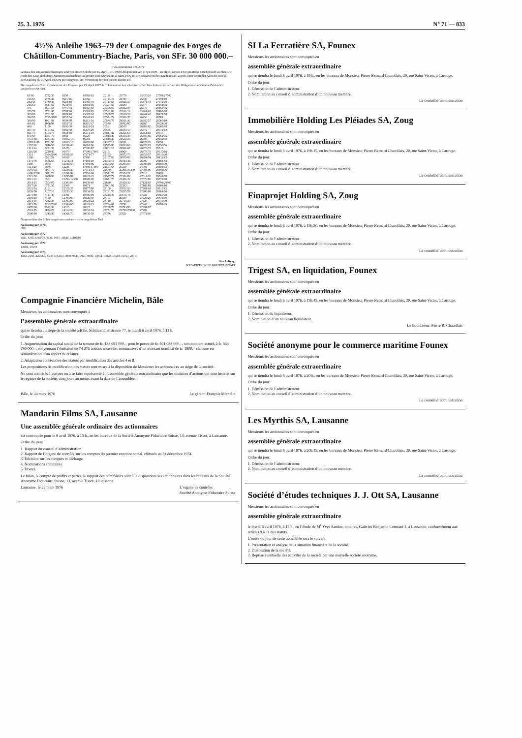25. 3. 1976 N° 71 — 833
4½% Anleihe 1963–79 der Compagnie des Forges de Châtillon-Commentry-Biache, Paris, von SFr. 30 000 000.–
(Valorennummer 476 267)
Gemäss den Emissionsbedingungen sind von dieser Anleihe per 15. April 1976 3000 Obligationen von je SFr. 1000.– zu tilgen, wovon 1750 am Markt zurückgekauft wurden. Die restlichen 1250 Titel, deren Nummern nachstehend aufgeführt sind, wurden am 8. März 1976 bei der Schweizerischen Kreditanstalt, Zürich, unter notarieller Aufsicht zwecks Rückzahlung ab 15. April 1976 zu pari ausgelost. Die Verzinsung hört mit diesem Datum auf.
Die ausgelosten Titel, versehen mit den Coupons per 15. April 1977 & ff. können bei den schweizerischen Geschäftsstellen der auf den Obligationen erwähnten Zahlstellen vorgewiesen werden.
| 62/66 | 2732/33 | 8250 | 14762/63 | 20111 | 23778 | 25825/26 | 27591/27600 |
| 163/65 | 2735/36 | 8611/16 | 14766 | 20113/19 | 23780 | 25830 | 27901/10 |
| 242/43 | 2739/40 | 8618/19 | 14769/70 | 20147/50 | 23821/27 | 25871/73 | 27911/20 |
| 246/50 | 3541/50 | 8633/35 | 14901/05 | 20451/53 | 23830 | 25877 | 28151/55 |
| 371 | 3661/68 | 8781/84 | 15065/69 | 20456/60 | 23832/40 | 25879 | 28463/66 |
| 373/79 | 3731/40 | 8788/90 | 15301/05 | 20561/66 | 23911/16 | 25961/63 | 28469/70 |
| 385/88 | 3781/90 | 8809/10 | 15307/10 | 20569/70 | 23918/20 | 26241/42 | 28471/80 |
| 392/93 | 3795/3800 | 9052/54 | 15841/45 | 20571/72 | 23931/35 | 26250 | 28501 |
| 398/99 | 4091/94 | 9098/99 | 16111/14 | 20574/77 | 24031/40 | 26256/57 | 28508/10 |
| 401/02 | 4096/98 | 9302/03 | 16116/17 | 20579 | 24092/97 | 26260 | 28621/30 |
| 404 | 4100 | 9306/09 | 16121/24 | 20581 | 24100 | 26283/85 | 28685/88 |
| 407/10 | 4161/62 | 9356/60 | 16127/29 | 20586 | 24103/10 | 26372 | 29011/12 |
| 861/70 | 4164/70 | 9852/58 | 16211/18 | 20841/42 | 24251/60 | 26561/68 | 29015 |
| 871/80 | 4361/70 | 9860 | 16220 | 20844/45 | 24334/38 | 26585/86 | 29062/65 |
| 1051/60 | 4431/40 | 10102/10 | 16281 | 20848/49 | 24621/25 | 26588 | 29242/50 |
| 1095/1100 | 4781/90 | 10203/10 | 16283/90 | 21307/10 | 24951 | 26725/29 | 29251 |
| 1157/60 | 5046/50 | 10331/40 | 16561/66 | 21575/80 | 24953/60 | 26826/29 | 29253/56 |
| 1211/14 | 5231/33 | 10476 | 17396/97 | 22001/10 | 24961/67 | 26872/73 | 29313 |
| 1216/20 | 5239/40 | 10479 | 17399/17400 | 22151 | 24969 | 26878/79 | 29315/16 |
| 1251 | 5394/5400 | 10951/57 | 17471/77 | 22153 | 24972/73 | 26953/57 | 29319/20 |
| 1260 | 5551/54 | 10959 | 17480 | 22157/60 | 24979/80 | 26991/94 | 29411/15 |
| 1471/78 | 5556/60 | 11211/18 | 17481/90 | 22404/10 | 25043/44 | 26996 | 29481/82 |
| 1480 | 5873 | 12049/50 | 17891/96 | 22563/65 | 25204/07 | 26998/99 | 29489/90 |
| 1611/20 | 5876 | 12231 | 17898/17900 | 22567/68 | 25210 | 27002 | 29491/92 |
| 1691/93 | 6061/70 | 12238/40 | 17911/13 | 22570 | 25291/25300 | 27004/06 | 29494/96 |
| 1696/1700 | 6071/72 | 12291/92 | 17951/60 | 22571/75 | 25324/27 | 27010 | 29499 |
| 1721/30 | 6078/80 | 12295/97 | 18621/23 | 22577/79 | 25381/82 | 27014/20 | 29741/50 |
| 2011/12 | 6501 | 12299/12300 | 18902/08 | 22671/78 | 25421/22 | 27076/80 | 29771/80 |
| 2014/15 | 6504/07 | 12303/06 | 19139/40 | 22680 | 25428/30 | 27131/40 | 29791/29800 |
| 2017/20 | 6721/30 | 12309 | 19171 | 23091/97 | 25583 | 27186/89 | 29801/10 |
| 2021/24 | 7101 | 12526/27 | 19177/80 | 23100 | 25651/53 | 27201/02 | 29811/15 |
| 2029/30 | 7107/10 | 12529/30 | 19334/35 | 23161/70 | 25655/59 | 27206/08 | 29861/66 |
| 2271/80 | 7141/45 | 12791 | 19395/98 | 23223/25 | 25671/74 | 27222 | 29869/70 |
| 2301/10 | 7150 | 12794/95 | 19436/38 | 23701 | 25680 | 27224/26 | 29871/80 |
| 2311/18 | 7232/38 | 12797/99 | 20021/22 | 23710 | 25719/20 | 27228 | 29911/20 |
| 2471/76 | 7293/7300 | 13364/65 | 20024/25 | 23764/67 | 25791 | 27243 | 29991/99 |
| 2478/80 | 7522/30 | 14315 | 20027 | 23769/70 | 25793/95 | 27291/97 | |
| 2591/95 | 8024/25 | 14319/20 | 20031/34 | 23771/73 | 25798/25800 | 27299 | |
| 2598/99 | 8245/46 | 14361/70 | 20038/39 | 23776 | 25821 | 27571/80 | |
Nummernliste der früher ausgelosten und noch nicht eingelösten Titel
Auslosung per 1971:
6821
Auslosung per 1972:
4811, 6765, 6769/70, 8136, 9007, 10630, 11102/03
Auslosung per 1973:
13991, 17673
Auslosung per 1974:
1432, 2158, 3259/60, 3300, 3751/53, 4090, 9846, 9921, 9996, 10004, 14020, 15510, 16013, 20719
Aus Auftrag:
SCHWEIZERISCHE KREDITANSTALT
Compagnie Financière Michelin, Bâle
Messieurs les actionnaires sont convoqués à
l’assemblée générale extraordinaire
qui se tiendra au siège de la société à Bâle, Schützenmattstrasse 77, le mardi 6 avril 1976, à 11 h.
Ordre du jour:
1. Augmentation du capital social de la somme de fr. 133 695 000.– pour le porter de fr. 401 085 000.–, son montant actuel, à fr. 534 780 000.–, moyennant l’émission de 74 275 actions nouvelles nominatives d’un montant nominal de fr. 1800.– chacune en rémunération d’un apport de créance.
2. Adaptation consécutive des statuts par modification des articles 4 et 8.
Les propositions de modification des statuts sont mises à la disposition de Messieurs les actionnaires au siège de la société.
Ne sont autorisés à assister ou à se faire représenter à l’assemblée générale extraordinaire que les titulaires d’actions qui sont inscrits sur le registre de la société, cinq jours au moins avant la date de l’assemblée.
Bâle, le 24 mars 1976 Le gérant: François Michelin
Mandarin Films SA, Lausanne
Une assemblée générale ordinaire des actionnaires
est convoquée pour le 9 avril 1976, à 15 h., en les bureaux de la Société Anonyme Fiduciaire Suisse, 13, avenue Tissot, à Lausanne.
Ordre du jour:
1. Rapport du conseil d’administration.
2. Rapport de l’organe de contrôle sur les comptes du premier exercice social, clôturés au 31 décembre 1974.
3. Décision sur les comptes et décharge.
4. Nominations statutaires.
5. Divers.
Le bilan, le compte de profits et pertes, le rapport des contrôleurs sont à la disposition des actionnaires dans les bureaux de la Société Anonyme Fiduciaire Suisse, 13, avenue Tissot, à Lausanne.
Lausanne, le 22 mars 1976 L’organe de contrôle:
Société Anonyme Fiduciaire Suisse
SI La Ferratière SA, Founex
Messieurs les actionnaires sont convoqués en
assemblée générale extraordinaire
qui se tiendra le lundi 5 avril 1976, à 19 h., en les bureaux de Monsieur Pierre Bernard Charollais, 20, rue Saint-Victor, à Carouge.
Ordre du jour:
1. Démission de l’administrateur.
2. Nomination au conseil d’administration d’un nouveau membre.
Le conseil d’administration
Immobilière Holding Les Pléiades SA, Zoug
Messieurs les actionnaires sont convoqués en
assemblée générale extraordinaire
qui se tiendra le lundi 5 avril 1976, à 19h.15, en les bureaux de Monsieur Pierre Bernard Charollais, 20, rue Saint-Victor, à Carouge.
Ordre du jour:
1. Démission de l’administrateur.
2. Nomination au conseil d’administration d’un nouveau membre.
Le conseil d’administration
Finaprojet Holding SA, Zoug
Messieurs les actionnaires sont convoqués en
assemblée générale extraordinaire
qui se tiendra le lundi 5 avril 1976, à 19h.30, en les bureaux de Monsieur Pierre Bernard Charollais, 20, rue Saint-Victor, à Carouge.
Ordre du jour:
1. Démission de l’administrateur.
2. Nomination au conseil d’administration d’un nouveau membre.
Le conseil d’administration
Trigest SA, en liquidation, Founex
Messieurs les actionnaires sont convoqués en
assemblée générale extraordinaire
qui se tiendra le lundi 5 avril 1976, à 19h.45, en les bureaux de Monsieur Pierre Bernard Charollais, 20, rue Saint-Victor, à Carouge.
Ordre du jour:
1. Démission du liquidateur.
2. Nomination d’un nouveau liquidateur.
Le liquidateur: Pierre B. Charollais
Société anonyme pour le commerce maritime Founex
Messieurs les actionnaires sont convoqués en
assemblée générale extraordinaire
qui se tiendra le lundi 5 avril 1976, à 20 h., en les bureaux de Monsieur Pierre Bernard Charollais, 20, rue Saint-Victor, à Carouge.
Ordre du jour:
1. Démission de l’administrateur.
2. Nomination au conseil d’administration d’un nouveau membre.
Le conseil d’administration
Les Myrthis SA, Lausanne
Messieurs les actionnaires sont convoqués en
assemblée générale extraordinaire
qui se tiendra le lundi 5 avril 1976, à 20h.15, en les bureaux de Monsieur Pierre Bernard Charollais, 20, rue Saint-Victor, à Carouge.
Ordre du jour:
1. Démission de l’administrateur.
2. Nomination au conseil d’administration d’un nouveau membre.
Le conseil d’administration
Société d’études techniques J. J. Ott SA, Lausanne
Messieurs les actionnaires sont convoqués en
assemblée générale extraordinaire
le mardi 6 avril 1976, à 17 h., en l’étude de M<sup>e</sup> Yves Sandoz, notaires, Galeries Benjamin Constant 1, à Lausanne, conformément aux articles 9 à 11 des statuts.
L’ordre du jour de cette assemblée sera le suivant:
1. Présentation et analyse de la situation financière de la société.
2. Dissolution de la société.
3. Reprise éventuelle des activités de la société par une nouvelle société anonyme.